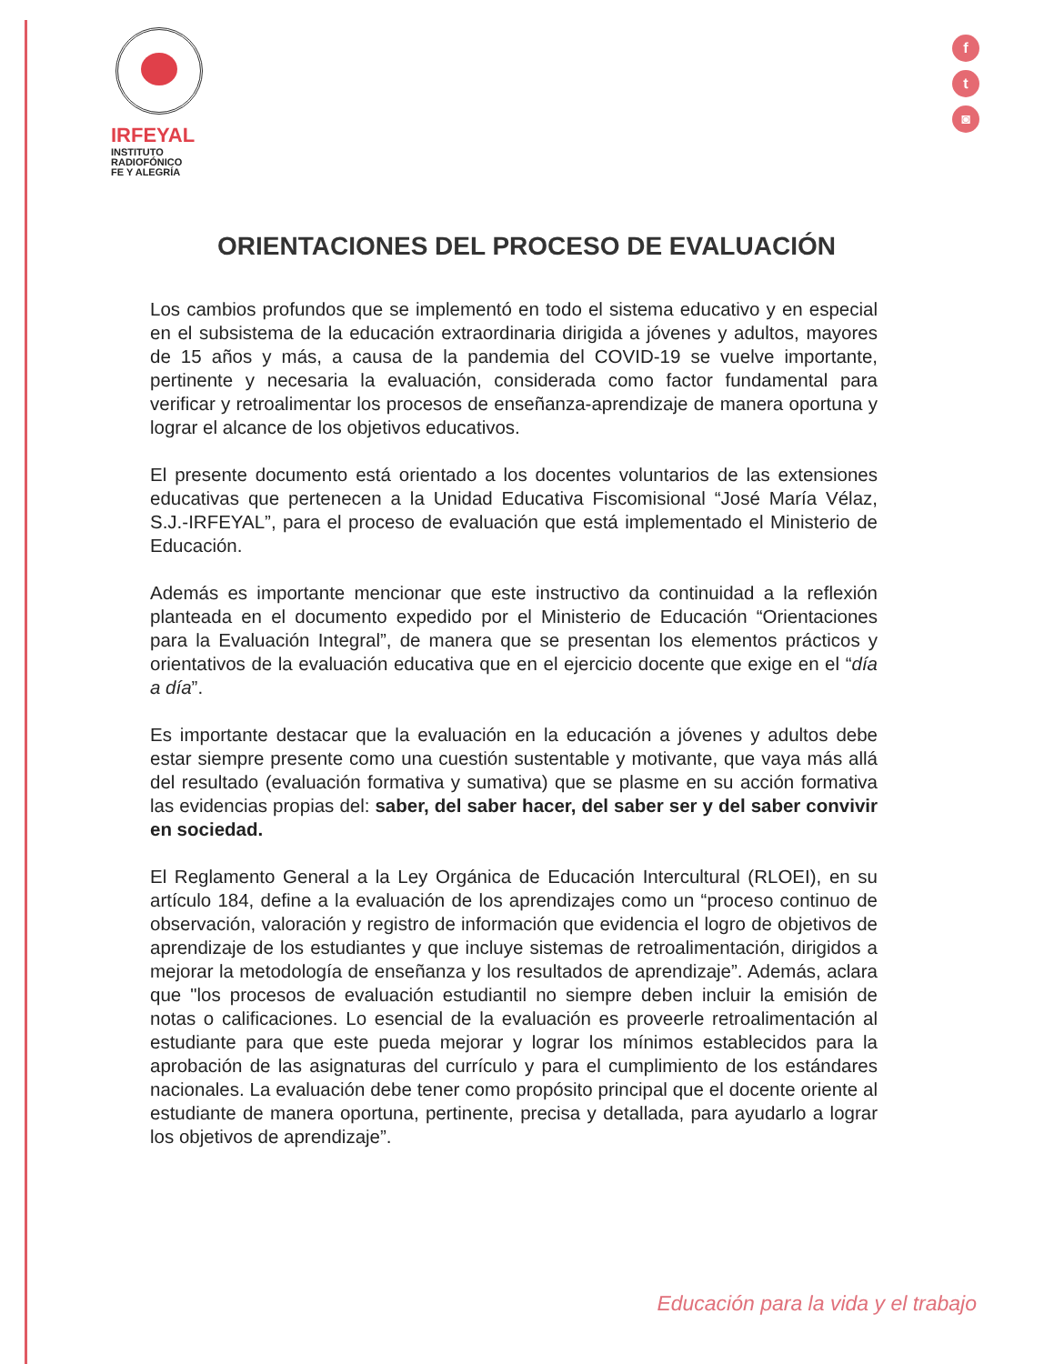IRFEYAL
INSTITUTO
RADIOFÓNICO
FE Y ALEGRÍA
f
t
◙
ORIENTACIONES DEL PROCESO DE EVALUACIÓN
Los cambios profundos que se implementó en todo el sistema educativo y en especial en el subsistema de la educación extraordinaria dirigida a jóvenes y adultos, mayores de 15 años y más, a causa de la pandemia del COVID-19 se vuelve importante, pertinente y necesaria la evaluación, considerada como factor fundamental para verificar y retroalimentar los procesos de enseñanza-aprendizaje de manera oportuna y lograr el alcance de los objetivos educativos.
El presente documento está orientado a los docentes voluntarios de las extensiones educativas que pertenecen a la Unidad Educativa Fiscomisional “José María Vélaz, S.J.-IRFEYAL”, para el proceso de evaluación que está implementado el Ministerio de Educación.
Además es importante mencionar que este instructivo da continuidad a la reflexión planteada en el documento expedido por el Ministerio de Educación “Orientaciones para la Evaluación Integral”, de manera que se presentan los elementos prácticos y orientativos de la evaluación educativa que en el ejercicio docente que exige en el “día a día”.
Es importante destacar que la evaluación en la educación a jóvenes y adultos debe estar siempre presente como una cuestión sustentable y motivante, que vaya más allá del resultado (evaluación formativa y sumativa) que se plasme en su acción formativa las evidencias propias del: saber, del saber hacer, del saber ser y del saber convivir en sociedad.
El Reglamento General a la Ley Orgánica de Educación Intercultural (RLOEI), en su artículo 184, define a la evaluación de los aprendizajes como un “proceso continuo de observación, valoración y registro de información que evidencia el logro de objetivos de aprendizaje de los estudiantes y que incluye sistemas de retroalimentación, dirigidos a mejorar la metodología de enseñanza y los resultados de aprendizaje”. Además, aclara que "los procesos de evaluación estudiantil no siempre deben incluir la emisión de notas o calificaciones. Lo esencial de la evaluación es proveerle retroalimentación al estudiante para que este pueda mejorar y lograr los mínimos establecidos para la aprobación de las asignaturas del currículo y para el cumplimiento de los estándares nacionales. La evaluación debe tener como propósito principal que el docente oriente al estudiante de manera oportuna, pertinente, precisa y detallada, para ayudarlo a lograr los objetivos de aprendizaje”.
Educación para la vida y el trabajo